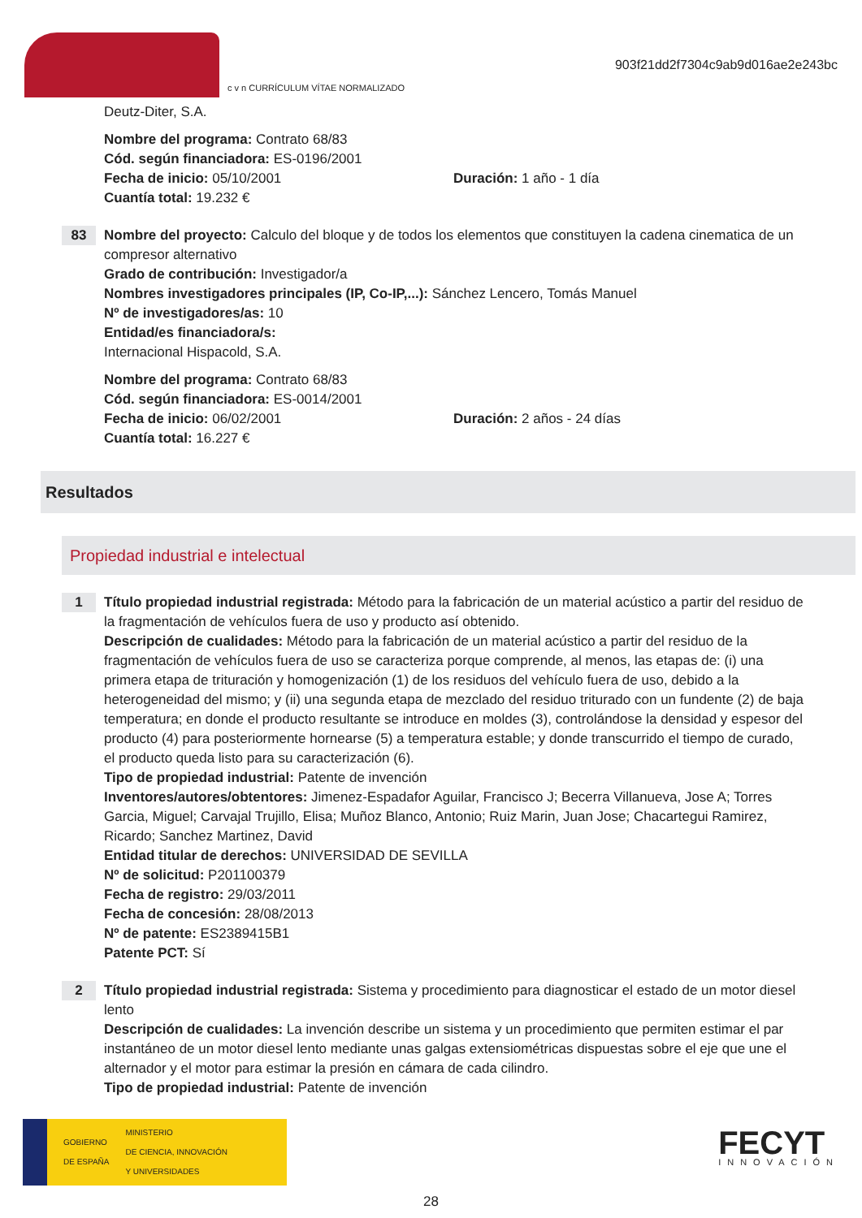c v n CURRÍCULUM VÍTAE NORMALIZADO
903f21dd2f7304c9ab9d016ae2e243bc
Deutz-Diter, S.A.
Nombre del programa: Contrato 68/83
Cód. según financiadora: ES-0196/2001
Fecha de inicio: 05/10/2001 Duración: 1 año - 1 día
Cuantía total: 19.232 €
83
Nombre del proyecto: Calculo del bloque y de todos los elementos que constituyen la cadena cinematica de un compresor alternativo
Grado de contribución: Investigador/a
Nombres investigadores principales (IP, Co-IP,...): Sánchez Lencero, Tomás Manuel
Nº de investigadores/as: 10
Entidad/es financiadora/s:
Internacional Hispacold, S.A.
Nombre del programa: Contrato 68/83
Cód. según financiadora: ES-0014/2001
Fecha de inicio: 06/02/2001 Duración: 2 años - 24 días
Cuantía total: 16.227 €
Resultados
Propiedad industrial e intelectual
1
Título propiedad industrial registrada: Método para la fabricación de un material acústico a partir del residuo de la fragmentación de vehículos fuera de uso y producto así obtenido.
Descripción de cualidades: Método para la fabricación de un material acústico a partir del residuo de la fragmentación de vehículos fuera de uso se caracteriza porque comprende, al menos, las etapas de: (i) una primera etapa de trituración y homogenización (1) de los residuos del vehículo fuera de uso, debido a la heterogeneidad del mismo; y (ii) una segunda etapa de mezclado del residuo triturado con un fundente (2) de baja temperatura; en donde el producto resultante se introduce en moldes (3), controlándose la densidad y espesor del producto (4) para posteriormente hornearse (5) a temperatura estable; y donde transcurrido el tiempo de curado, el producto queda listo para su caracterización (6).
Tipo de propiedad industrial: Patente de invención
Inventores/autores/obtentores: Jimenez-Espadafor Aguilar, Francisco J; Becerra Villanueva, Jose A; Torres Garcia, Miguel; Carvajal Trujillo, Elisa; Muñoz Blanco, Antonio; Ruiz Marin, Juan Jose; Chacartegui Ramirez, Ricardo; Sanchez Martinez, David
Entidad titular de derechos: UNIVERSIDAD DE SEVILLA
Nº de solicitud: P201100379
Fecha de registro: 29/03/2011
Fecha de concesión: 28/08/2013
Nº de patente: ES2389415B1
Patente PCT: Sí
2
Título propiedad industrial registrada: Sistema y procedimiento para diagnosticar el estado de un motor diesel lento
Descripción de cualidades: La invención describe un sistema y un procedimiento que permiten estimar el par instantáneo de un motor diesel lento mediante unas galgas extensiométricas dispuestas sobre el eje que une el alternador y el motor para estimar la presión en cámara de cada cilindro.
Tipo de propiedad industrial: Patente de invención
GOBIERNO
DE ESPAÑA MINISTERIO
DE CIENCIA, INNOVACIÓN
Y UNIVERSIDADES
FECYT
INNOVACIÓN
28